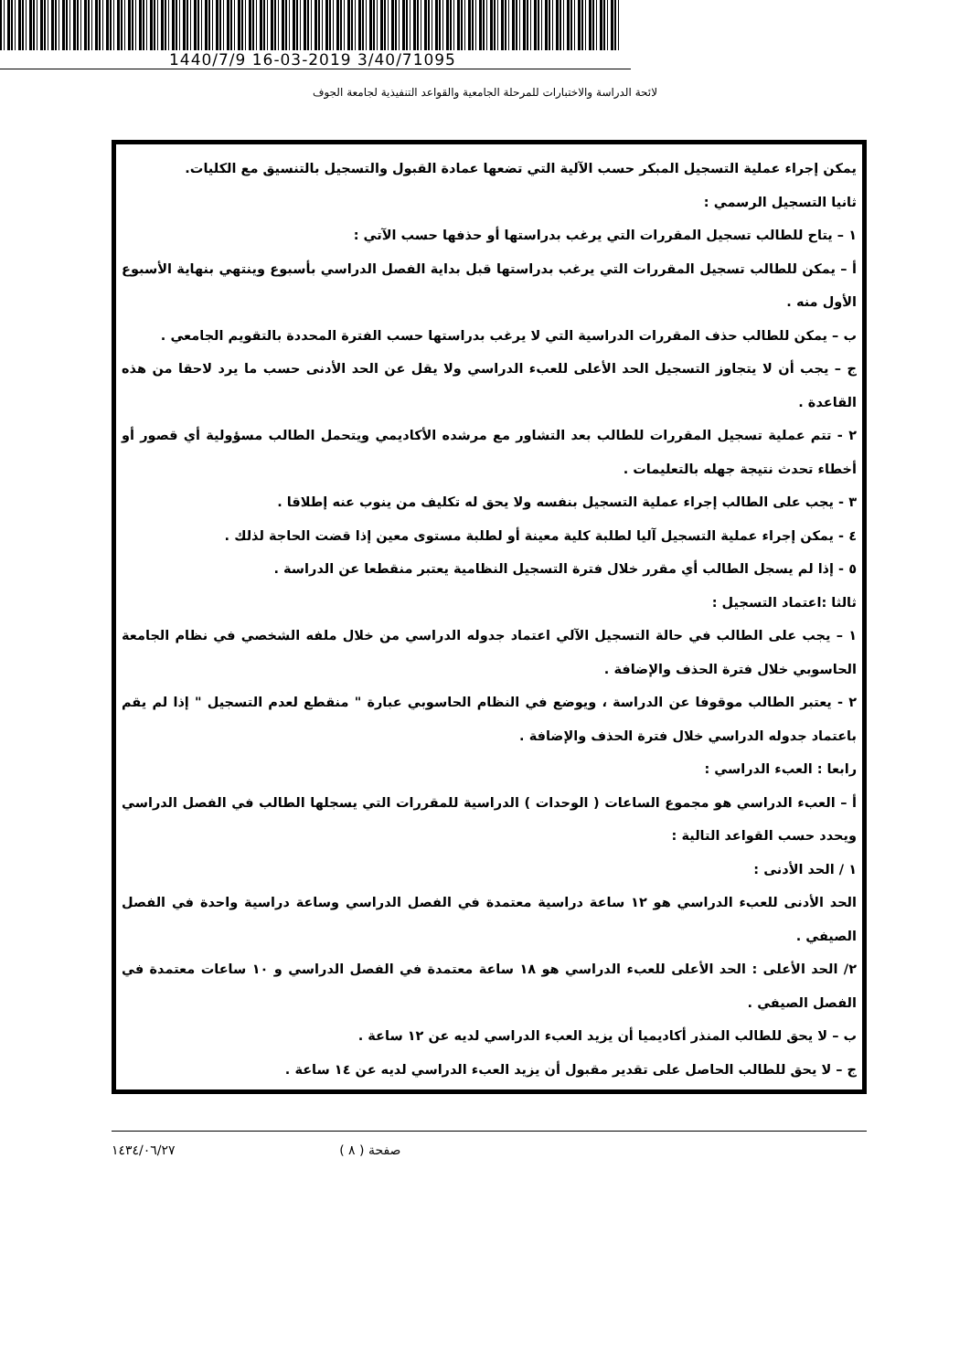1440/7/9 16-03-2019 3/40/71095
لائحة الدراسة والاختبارات للمرحلة الجامعية والقواعد التنفيذية لجامعة الجوف
يمكن إجراء عملية التسجيل المبكر حسب الآلية التي تضعها عمادة القبول والتسجيل بالتنسيق مع الكليات.
ثانيا التسجيل الرسمي :
١ – يتاح للطالب تسجيل المقررات التي يرغب بدراستها أو حذفها حسب الآتي :
أ – يمكن للطالب تسجيل المقررات التي يرغب بدراستها قبل بداية الفصل الدراسي بأسبوع وينتهي بنهاية الأسبوع الأول منه .
ب – يمكن للطالب حذف المقررات الدراسية التي لا يرغب بدراستها حسب الفترة المحددة بالتقويم الجامعي .
ج – يجب أن لا يتجاوز التسجيل الحد الأعلى للعبء الدراسي ولا يقل عن الحد الأدنى حسب ما يرد لاحقا من هذه القاعدة .
٢ - تتم عملية تسجيل المقررات للطالب بعد التشاور مع مرشده الأكاديمي ويتحمل الطالب مسؤولية أي قصور أو أخطاء تحدث نتيجة جهله بالتعليمات .
٣ - يجب على الطالب إجراء عملية التسجيل بنفسه ولا يحق له تكليف من ينوب عنه إطلاقا .
٤ - يمكن إجراء عملية التسجيل آليا لطلبة كلية معينة أو لطلبة مستوى معين إذا قضت الحاجة لذلك .
٥ - إذا لم يسجل الطالب أي مقرر خلال فترة التسجيل النظامية يعتبر منقطعا عن الدراسة .
ثالثا :اعتماد التسجيل :
١ – يجب على الطالب في حالة التسجيل الآلي اعتماد جدوله الدراسي من خلال ملفه الشخصي في نظام الجامعة الحاسوبي خلال فترة الحذف والإضافة .
٢ - يعتبر الطالب موقوفا عن الدراسة ، ويوضع في النظام الحاسوبي عبارة " منقطع لعدم التسجيل " إذا لم يقم باعتماد جدوله الدراسي خلال فترة الحذف والإضافة .
رابعا : العبء الدراسي :
أ – العبء الدراسي هو مجموع الساعات ( الوحدات ) الدراسية للمقررات التي يسجلها الطالب في الفصل الدراسي ويحدد حسب القواعد التالية :
١ / الحد الأدنى :
الحد الأدنى للعبء الدراسي هو ١٢ ساعة دراسية معتمدة في الفصل الدراسي وساعة دراسية واحدة في الفصل الصيفي .
٢/ الحد الأعلى : الحد الأعلى للعبء الدراسي هو ١٨ ساعة معتمدة في الفصل الدراسي و ١٠ ساعات معتمدة في الفصل الصيفي .
ب – لا يحق للطالب المنذر أكاديميا أن يزيد العبء الدراسي لديه عن ١٢ ساعة .
ج – لا يحق للطالب الحاصل على تقدير مقبول أن يزيد العبء الدراسي لديه عن ١٤ ساعة .
١٤٣٤/٠٦/٢٧ صفحة ( ٨ )